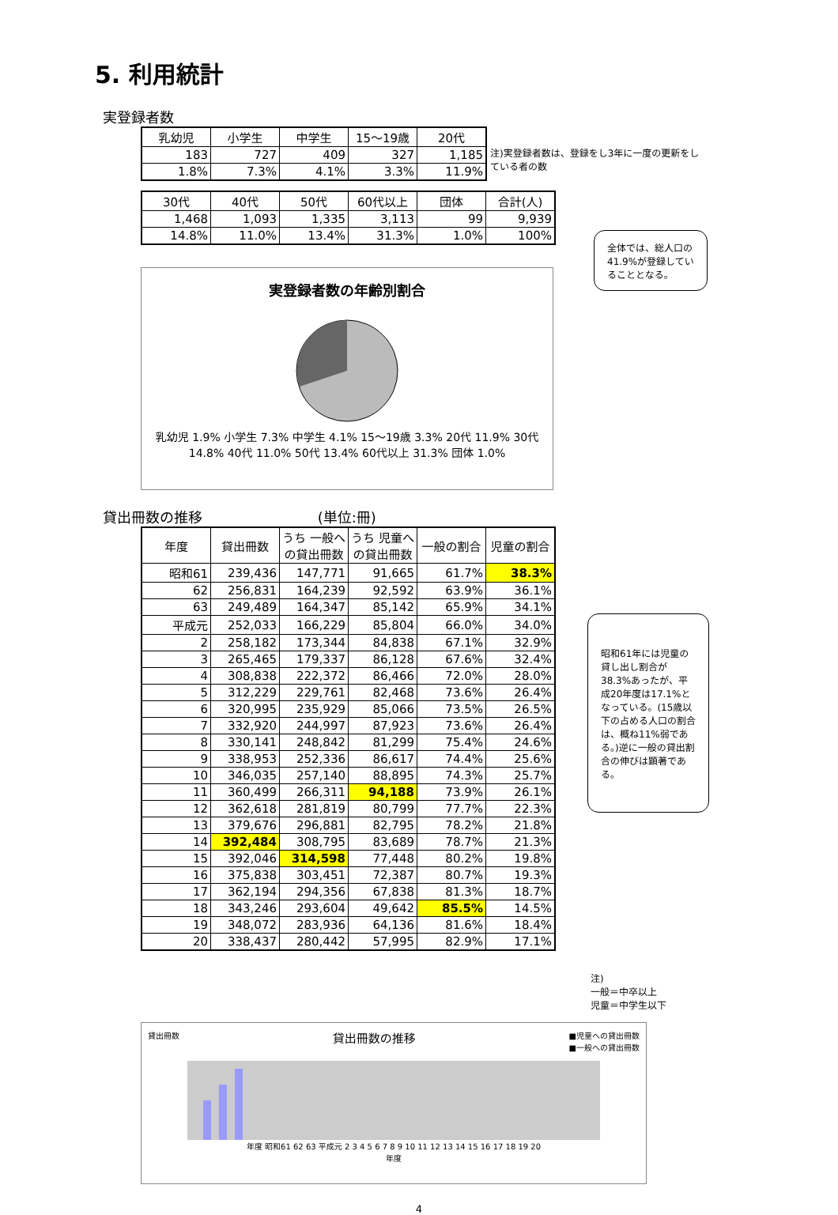5. 利用統計
実登録者数
| 乳幼児 | 小学生 | 中学生 | 15～19歳 | 20代 |
| --- | --- | --- | --- | --- |
| 183 | 727 | 409 | 327 | 1,185 |
| 1.8% | 7.3% | 4.1% | 3.3% | 11.9% |
注)実登録者数は、登録をし3年に一度の更新をしている者の数
| 30代 | 40代 | 50代 | 60代以上 | 団体 | 合計(人) |
| --- | --- | --- | --- | --- | --- |
| 1,468 | 1,093 | 1,335 | 3,113 | 99 | 9,939 |
| 14.8% | 11.0% | 13.4% | 31.3% | 1.0% | 100% |
全体では、総人口の41.9%が登録していることとなる。
実登録者数の年齢別割合
乳幼児 1.9% 小学生 7.3% 中学生 4.1% 15～19歳 3.3% 20代 11.9% 30代 14.8% 40代 11.0% 50代 13.4% 60代以上 31.3% 団体 1.0%
貸出冊数の推移 (単位:冊)
| 年度 | 貸出冊数 | うち 一般へ の貸出冊数 | うち 児童へ の貸出冊数 | 一般の割合 | 児童の割合 |
| --- | --- | --- | --- | --- | --- |
| 昭和61 | 239,436 | 147,771 | 91,665 | 61.7% | 38.3% |
| 62 | 256,831 | 164,239 | 92,592 | 63.9% | 36.1% |
| 63 | 249,489 | 164,347 | 85,142 | 65.9% | 34.1% |
| 平成元 | 252,033 | 166,229 | 85,804 | 66.0% | 34.0% |
| 2 | 258,182 | 173,344 | 84,838 | 67.1% | 32.9% |
| 3 | 265,465 | 179,337 | 86,128 | 67.6% | 32.4% |
| 4 | 308,838 | 222,372 | 86,466 | 72.0% | 28.0% |
| 5 | 312,229 | 229,761 | 82,468 | 73.6% | 26.4% |
| 6 | 320,995 | 235,929 | 85,066 | 73.5% | 26.5% |
| 7 | 332,920 | 244,997 | 87,923 | 73.6% | 26.4% |
| 8 | 330,141 | 248,842 | 81,299 | 75.4% | 24.6% |
| 9 | 338,953 | 252,336 | 86,617 | 74.4% | 25.6% |
| 10 | 346,035 | 257,140 | 88,895 | 74.3% | 25.7% |
| 11 | 360,499 | 266,311 | 94,188 | 73.9% | 26.1% |
| 12 | 362,618 | 281,819 | 80,799 | 77.7% | 22.3% |
| 13 | 379,676 | 296,881 | 82,795 | 78.2% | 21.8% |
| 14 | 392,484 | 308,795 | 83,689 | 78.7% | 21.3% |
| 15 | 392,046 | 314,598 | 77,448 | 80.2% | 19.8% |
| 16 | 375,838 | 303,451 | 72,387 | 80.7% | 19.3% |
| 17 | 362,194 | 294,356 | 67,838 | 81.3% | 18.7% |
| 18 | 343,246 | 293,604 | 49,642 | 85.5% | 14.5% |
| 19 | 348,072 | 283,936 | 64,136 | 81.6% | 18.4% |
| 20 | 338,437 | 280,442 | 57,995 | 82.9% | 17.1% |
昭和61年には児童の貸し出し割合が38.3%あったが、平成20年度は17.1%となっている。(15歳以下の占める人口の割合は、概ね11%弱である。)逆に一般の貸出割合の伸びは顕著である。
注)
一般＝中卒以上
児童＝中学生以下
貸出冊数 貸出冊数の推移 ■児童への貸出冊数
■一般への貸出冊数
年度 昭和61 62 63 平成元 2 3 4 5 6 7 8 9 10 11 12 13 14 15 16 17 18 19 20
年度
4